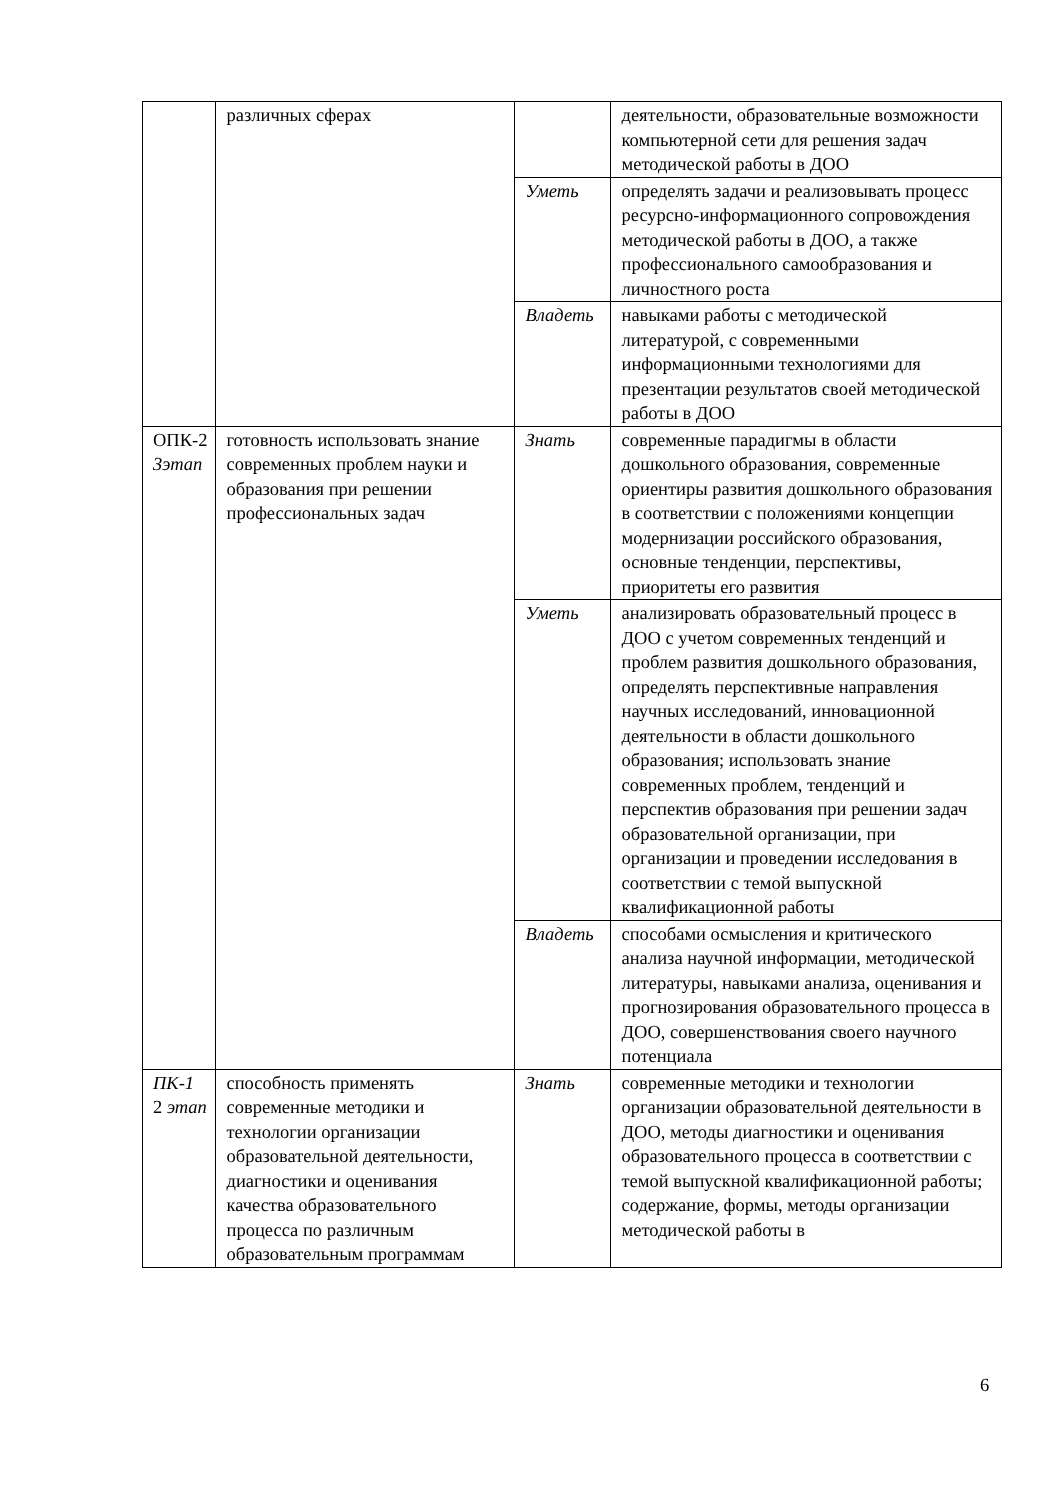| | различных сферах | | деятельности, образовательные возможности компьютерной сети для решения задач методической работы в ДОО |
| | | Уметь | определять задачи и реализовывать процесс ресурсно-информационного сопровождения методической работы в ДОО, а также профессионального самообразования и личностного роста |
| | | Владеть | навыками работы с методической литературой, с современными информационными технологиями для презентации результатов своей методической работы в ДОО |
| ОПК-2 3этап | готовность использовать знание современных проблем науки и образования при решении профессиональных задач | Знать | современные парадигмы в области дошкольного образования, современные ориентиры развития дошкольного образования в соответствии с положениями концепции модернизации российского образования, основные тенденции, перспективы, приоритеты его развития |
| | | Уметь | анализировать образовательный процесс в ДОО с учетом современных тенденций и проблем развития дошкольного образования, определять перспективные направления научных исследований, инновационной деятельности в области дошкольного образования; использовать знание современных проблем, тенденций и перспектив образования при решении задач образовательной организации, при организации и проведении исследования в соответствии с темой выпускной квалификационной работы |
| | | Владеть | способами осмысления и критического анализа научной информации, методической литературы, навыками анализа, оценивания и прогнозирования образовательного процесса в ДОО, совершенствования своего научного потенциала |
| ПК-1 2 этап | способность применять современные методики и технологии организации образовательной деятельности, диагностики и оценивания качества образовательного процесса по различным образовательным программам | Знать | современные методики и технологии организации образовательной деятельности в ДОО, методы диагностики и оценивания образовательного процесса в соответствии с темой выпускной квалификационной работы; содержание, формы, методы организации методической работы в |
6